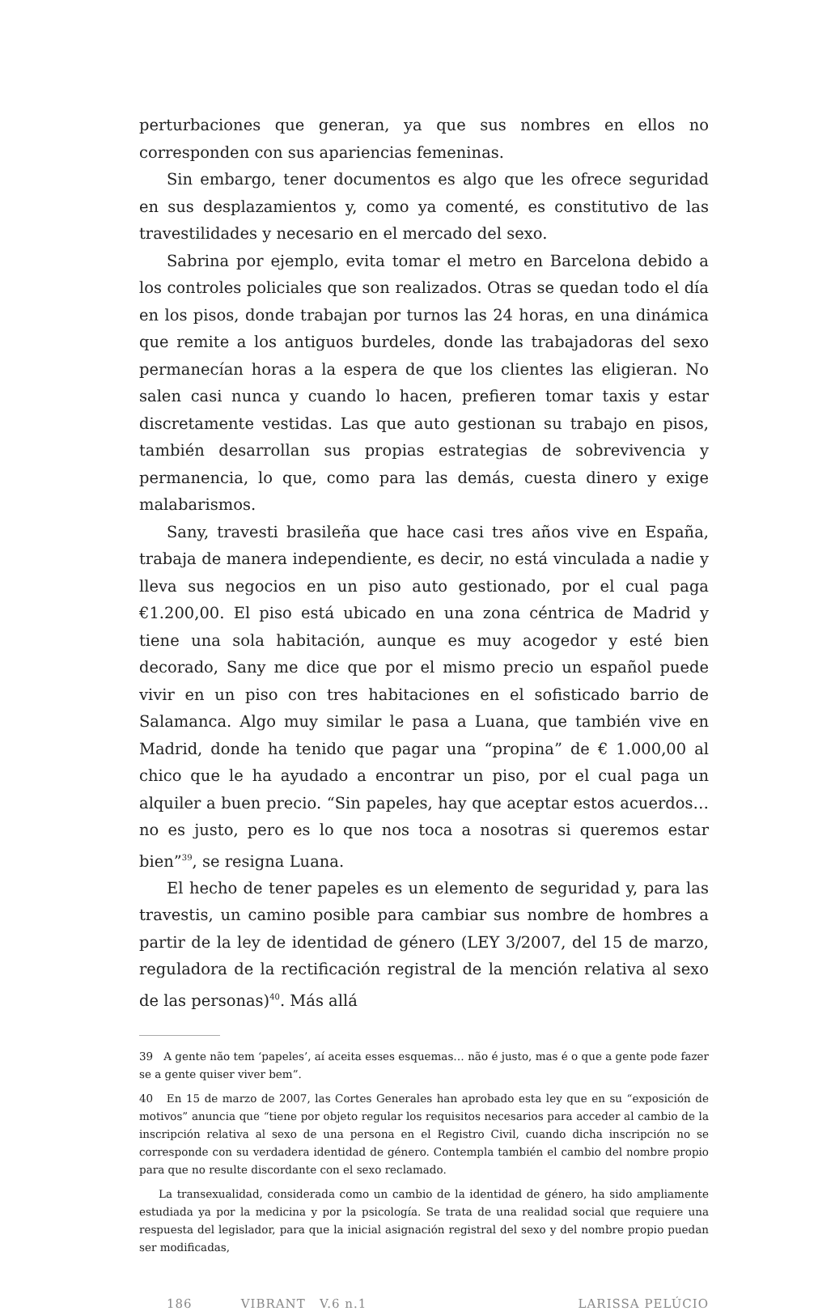perturbaciones que generan, ya que sus nombres en ellos no corresponden con sus apariencias femeninas.
Sin embargo, tener documentos es algo que les ofrece seguridad en sus desplazamientos y, como ya comenté, es constitutivo de las travestilidades y necesario en el mercado del sexo.
Sabrina por ejemplo, evita tomar el metro en Barcelona debido a los controles policiales que son realizados. Otras se quedan todo el día en los pisos, donde trabajan por turnos las 24 horas, en una dinámica que remite a los antiguos burdeles, donde las trabajadoras del sexo permanecían horas a la espera de que los clientes las eligieran. No salen casi nunca y cuando lo hacen, prefieren tomar taxis y estar discretamente vestidas. Las que auto gestionan su trabajo en pisos, también desarrollan sus propias estrategias de sobrevivencia y permanencia, lo que, como para las demás, cuesta dinero y exige malabarismos.
Sany, travesti brasileña que hace casi tres años vive en España, trabaja de manera independiente, es decir, no está vinculada a nadie y lleva sus negocios en un piso auto gestionado, por el cual paga €1.200,00. El piso está ubicado en una zona céntrica de Madrid y tiene una sola habitación, aunque es muy acogedor y esté bien decorado, Sany me dice que por el mismo precio un español puede vivir en un piso con tres habitaciones en el sofisticado barrio de Salamanca. Algo muy similar le pasa a Luana, que también vive en Madrid, donde ha tenido que pagar una “propina” de € 1.000,00 al chico que le ha ayudado a encontrar un piso, por el cual paga un alquiler a buen precio. “Sin papeles, hay que aceptar estos acuerdos… no es justo, pero es lo que nos toca a nosotras si queremos estar bien”<sup>39</sup>, se resigna Luana.
El hecho de tener papeles es un elemento de seguridad y, para las travestis, un camino posible para cambiar sus nombre de hombres a partir de la ley de identidad de género (LEY 3/2007, del 15 de marzo, reguladora de la rectificación registral de la mención relativa al sexo de las personas)<sup>40</sup>. Más allá
39 A gente não tem ‘papeles’, aí aceita esses esquemas… não é justo, mas é o que a gente pode fazer se a gente quiser viver bem”.
40 En 15 de marzo de 2007, las Cortes Generales han aprobado esta ley que en su “exposición de motivos” anuncia que “tiene por objeto regular los requisitos necesarios para acceder al cambio de la inscripción relativa al sexo de una persona en el Registro Civil, cuando dicha inscripción no se corresponde con su verdadera identidad de género. Contempla también el cambio del nombre propio para que no resulte discordante con el sexo reclamado.
La transexualidad, considerada como un cambio de la identidad de género, ha sido ampliamente estudiada ya por la medicina y por la psicología. Se trata de una realidad social que requiere una respuesta del legislador, para que la inicial asignación registral del sexo y del nombre propio puedan ser modificadas,
186 VIBRANT V.6 n.1 LARISSA PELÚCIO